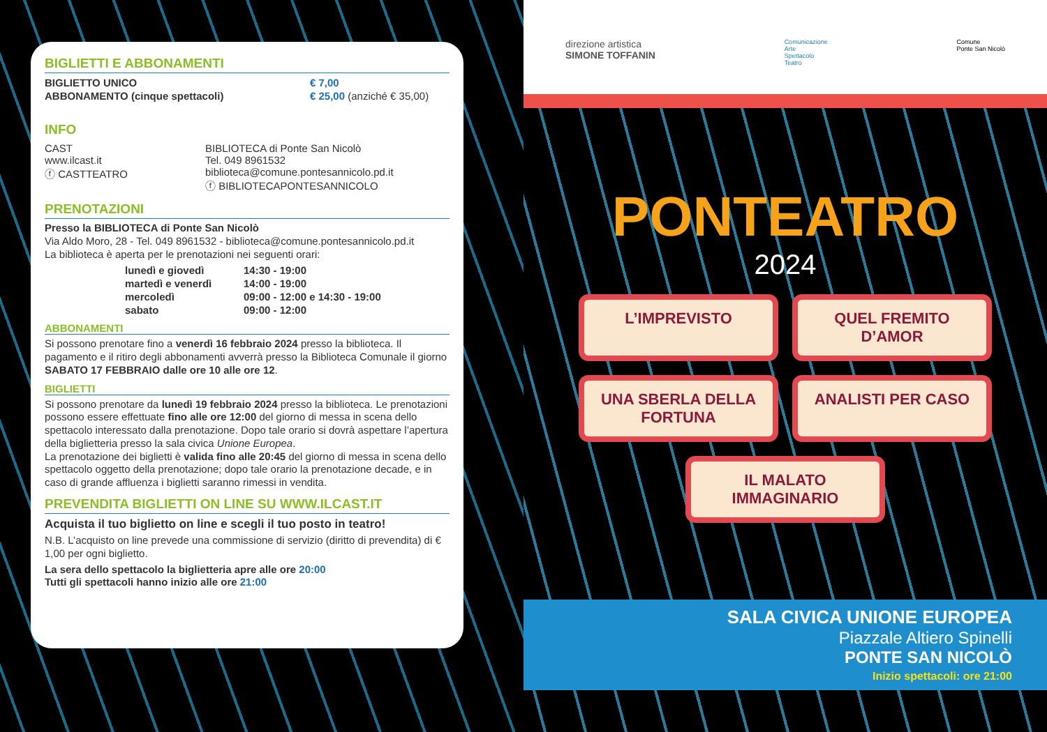BIGLIETTI E ABBONAMENTI
| BIGLIETTO UNICO | € 7,00 |
| ABBONAMENTO (cinque spettacoli) | € 25,00 (anziché € 35,00) |
INFO
| CAST www.ilcast.it ⓕ CASTTEATRO | BIBLIOTECA di Ponte San Nicolò Tel. 049 8961532 biblioteca@comune.pontesannicolo.pd.it ⓕ BIBLIOTECAPONTESANNICOLO |
PRENOTAZIONI
Presso la BIBLIOTECA di Ponte San Nicolò
Via Aldo Moro, 28 - Tel. 049 8961532 - biblioteca@comune.pontesannicolo.pd.it
La biblioteca è aperta per le prenotazioni nei seguenti orari:
| lunedì e giovedì | 14:30 - 19:00 |
| martedì e venerdì | 14:00 - 19:00 |
| mercoledì | 09:00 - 12:00 e 14:30 - 19:00 |
| sabato | 09:00 - 12:00 |
ABBONAMENTI
Si possono prenotare fino a venerdì 16 febbraio 2024 presso la biblioteca. Il pagamento e il ritiro degli abbonamenti avverrà presso la Biblioteca Comunale il giorno SABATO 17 FEBBRAIO dalle ore 10 alle ore 12.
BIGLIETTI
Si possono prenotare da lunedì 19 febbraio 2024 presso la biblioteca. Le prenotazioni possono essere effettuate fino alle ore 12:00 del giorno di messa in scena dello spettacolo interessato dalla prenotazione. Dopo tale orario si dovrà aspettare l’apertura della biglietteria presso la sala civica Unione Europea.
La prenotazione dei biglietti è valida fino alle 20:45 del giorno di messa in scena dello spettacolo oggetto della prenotazione; dopo tale orario la prenotazione decade, e in caso di grande affluenza i biglietti saranno rimessi in vendita.
PREVENDITA BIGLIETTI ON LINE SU WWW.ILCAST.IT
Acquista il tuo biglietto on line e scegli il tuo posto in teatro!
N.B. L’acquisto on line prevede una commissione di servizio (diritto di prevendita) di € 1,00 per ogni biglietto.
La sera dello spettacolo la biglietteria apre alle ore 20:00
Tutti gli spettacoli hanno inizio alle ore 21:00
direzione artistica
SIMONE TOFFANIN
Comunicazione
Arte
Spettacolo
Teatro
Comune
Ponte San Nicolò
PONTEATRO
2024
L’IMPREVISTO
QUEL FREMITO D’AMOR
UNA SBERLA DELLA FORTUNA
ANALISTI PER CASO
IL MALATO IMMAGINARIO
SALA CIVICA UNIONE EUROPEA
Piazzale Altiero Spinelli
PONTE SAN NICOLÒ
Inizio spettacoli: ore 21:00